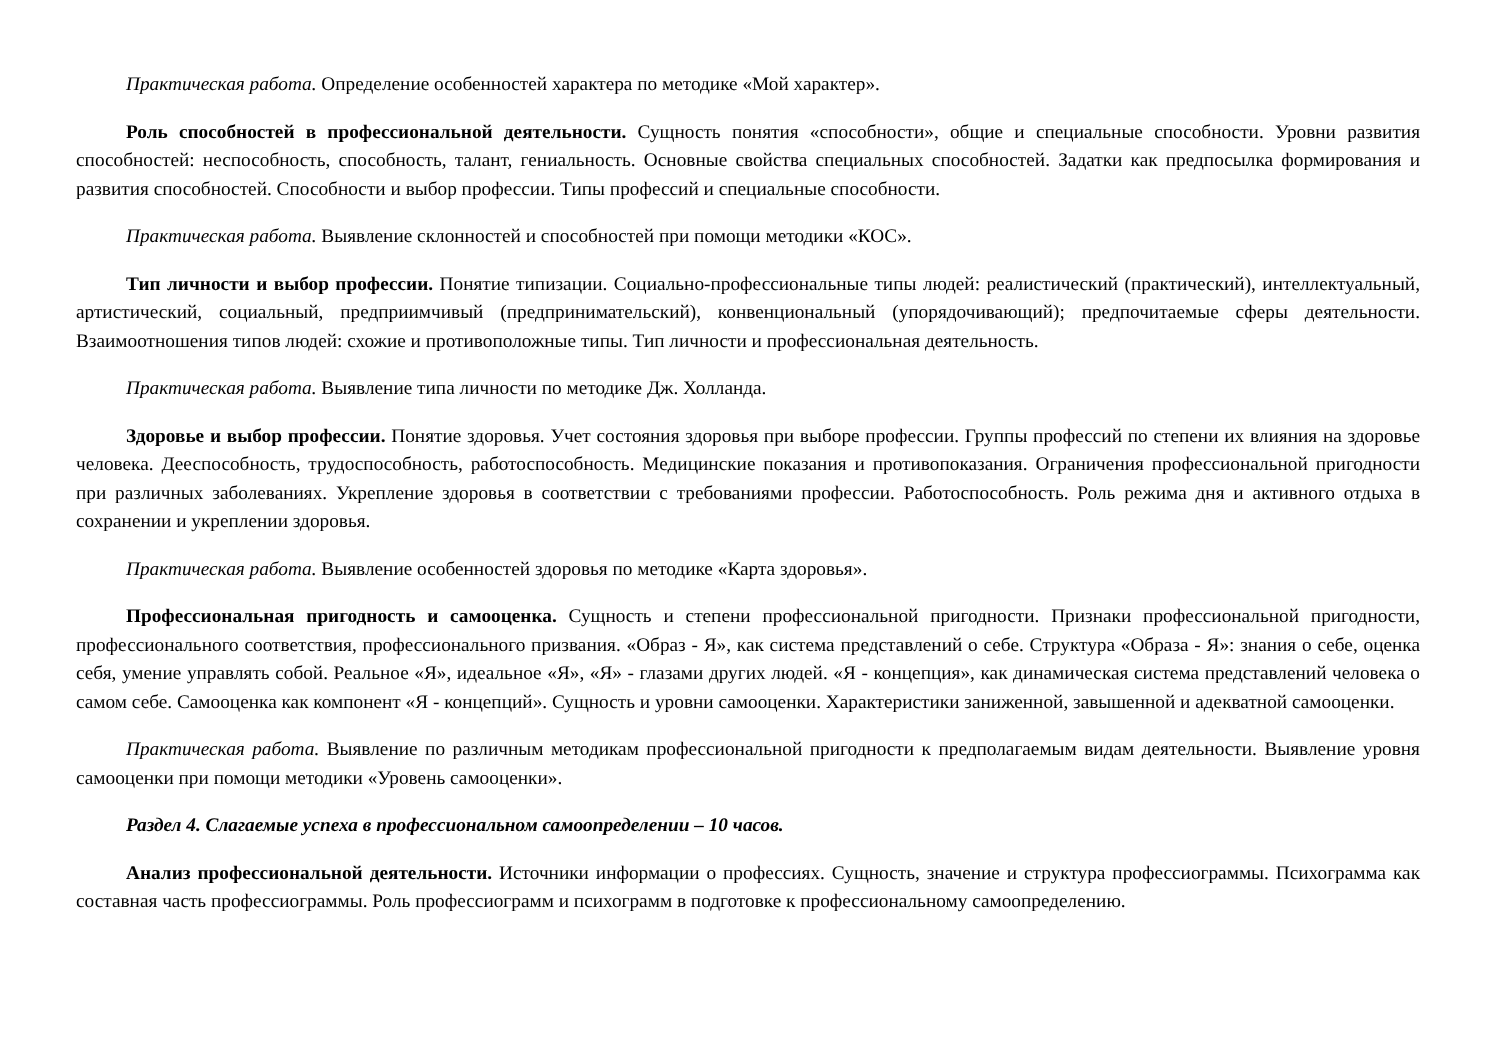Практическая работа. Определение особенностей характера по методике «Мой характер».
Роль способностей в профессиональной деятельности. Сущность понятия «способности», общие и специальные способности. Уровни развития способностей: неспособность, способность, талант, гениальность. Основные свойства специальных способностей. Задатки как предпосылка формирования и развития способностей. Способности и выбор профессии. Типы профессий и специальные способности.
Практическая работа. Выявление склонностей и способностей при помощи методики «КОС».
Тип личности и выбор профессии. Понятие типизации. Социально-профессиональные типы людей: реалистический (практический), интеллектуальный, артистический, социальный, предприимчивый (предпринимательский), конвенциональный (упорядочивающий); предпочитаемые сферы деятельности. Взаимоотношения типов людей: схожие и противоположные типы. Тип личности и профессиональная деятельность.
Практическая работа. Выявление типа личности по методике Дж. Холланда.
Здоровье и выбор профессии. Понятие здоровья. Учет состояния здоровья при выборе профессии. Группы профессий по степени их влияния на здоровье человека. Дееспособность, трудоспособность, работоспособность. Медицинские показания и противопоказания. Ограничения профессиональной пригодности при различных заболеваниях. Укрепление здоровья в соответствии с требованиями профессии. Работоспособность. Роль режима дня и активного отдыха в сохранении и укреплении здоровья.
Практическая работа. Выявление особенностей здоровья по методике «Карта здоровья».
Профессиональная пригодность и самооценка. Сущность и степени профессиональной пригодности. Признаки профессиональной пригодности, профессионального соответствия, профессионального призвания. «Образ - Я», как система представлений о себе. Структура «Образа - Я»: знания о себе, оценка себя, умение управлять собой. Реальное «Я», идеальное «Я», «Я» - глазами других людей. «Я - концепция», как динамическая система представлений человека о самом себе. Самооценка как компонент «Я - концепций». Сущность и уровни самооценки. Характеристики заниженной, завышенной и адекватной самооценки.
Практическая работа. Выявление по различным методикам профессиональной пригодности к предполагаемым видам деятельности. Выявление уровня самооценки при помощи методики «Уровень самооценки».
Раздел 4. Слагаемые успеха в профессиональном самоопределении – 10 часов.
Анализ профессиональной деятельности. Источники информации о профессиях. Сущность, значение и структура профессиограммы. Психограмма как составная часть профессиограммы. Роль профессиограмм и психограмм в подготовке к профессиональному самоопределению.